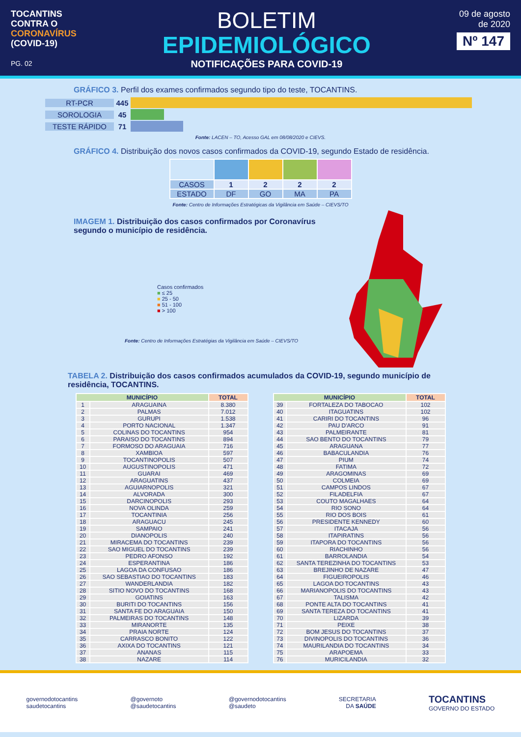TOCANTINS
CONTRA O
CORONAVÍRUS
(COVID-19)
PG. 02
BOLETIM
EPIDEMIOLÓGICO
NOTIFICAÇÕES PARA COVID-19
09 de agosto
de 2020
Nº 147
GRÁFICO 3. Perfil dos exames confirmados segundo tipo do teste, TOCANTINS.
RT-PCR 445
SOROLOGIA 45
TESTE RÁPIDO 71
Fonte: LACEN – TO, Acesso GAL em 08/08/2020 e CIEVS.
GRÁFICO 4. Distribuição dos novos casos confirmados da COVID-19, segundo Estado de residência.
| CASOS | 1 | 2 | 2 | 2 |
| ESTADO | DF | GO | MA | PA |
Fonte: Centro de Informações Estratégicas da Vigilância em Saúde – CIEVS/TO
IMAGEM 1. Distribuição dos casos confirmados por Coronavírus segundo o município de residência.
Casos confirmados
■ ≤ 25
■ 25 - 50
■ 51 - 100
■ > 100
Fonte: Centro de Informações Estratégias da Vigilância em Saúde – CIEVS/TO
TABELA 2. Distribuição dos casos confirmados acumulados da COVID-19, segundo município de residência, TOCANTINS.
| MUNICÍPIO | | TOTAL |
| --- | --- | --- |
| 1 | ARAGUAINA | 8.380 |
| 2 | PALMAS | 7.012 |
| 3 | GURUPI | 1.538 |
| 4 | PORTO NACIONAL | 1.347 |
| 5 | COLINAS DO TOCANTINS | 954 |
| 6 | PARAISO DO TOCANTINS | 894 |
| 7 | FORMOSO DO ARAGUAIA | 716 |
| 8 | XAMBIOA | 597 |
| 9 | TOCANTINOPOLIS | 507 |
| 10 | AUGUSTINOPOLIS | 471 |
| 11 | GUARAI | 469 |
| 12 | ARAGUATINS | 437 |
| 13 | AGUIARNOPOLIS | 321 |
| 14 | ALVORADA | 300 |
| 15 | DARCINOPOLIS | 293 |
| 16 | NOVA OLINDA | 259 |
| 17 | TOCANTINIA | 256 |
| 18 | ARAGUACU | 245 |
| 19 | SAMPAIO | 241 |
| 20 | DIANOPOLIS | 240 |
| 21 | MIRACEMA DO TOCANTINS | 239 |
| 22 | SAO MIGUEL DO TOCANTINS | 239 |
| 23 | PEDRO AFONSO | 192 |
| 24 | ESPERANTINA | 186 |
| 25 | LAGOA DA CONFUSAO | 186 |
| 26 | SAO SEBASTIAO DO TOCANTINS | 183 |
| 27 | WANDERLANDIA | 182 |
| 28 | SITIO NOVO DO TOCANTINS | 168 |
| 29 | GOIATINS | 163 |
| 30 | BURITI DO TOCANTINS | 156 |
| 31 | SANTA FE DO ARAGUAIA | 150 |
| 32 | PALMEIRAS DO TOCANTINS | 148 |
| 33 | MIRANORTE | 135 |
| 34 | PRAIA NORTE | 124 |
| 35 | CARRASCO BONITO | 122 |
| 36 | AXIXA DO TOCANTINS | 121 |
| 37 | ANANAS | 115 |
| 38 | NAZARE | 114 |
| MUNICÍPIO | | TOTAL |
| --- | --- | --- |
| 39 | FORTALEZA DO TABOCAO | 102 |
| 40 | ITAGUATINS | 102 |
| 41 | CARIRI DO TOCANTINS | 96 |
| 42 | PAU D'ARCO | 91 |
| 43 | PALMEIRANTE | 81 |
| 44 | SAO BENTO DO TOCANTINS | 79 |
| 45 | ARAGUANA | 77 |
| 46 | BABACULANDIA | 76 |
| 47 | PIUM | 74 |
| 48 | FATIMA | 72 |
| 49 | ARAGOMINAS | 69 |
| 50 | COLMEIA | 69 |
| 51 | CAMPOS LINDOS | 67 |
| 52 | FILADELFIA | 67 |
| 53 | COUTO MAGALHAES | 64 |
| 54 | RIO SONO | 64 |
| 55 | RIO DOS BOIS | 61 |
| 56 | PRESIDENTE KENNEDY | 60 |
| 57 | ITACAJA | 56 |
| 58 | ITAPIRATINS | 56 |
| 59 | ITAPORA DO TOCANTINS | 56 |
| 60 | RIACHINHO | 56 |
| 61 | BARROLANDIA | 54 |
| 62 | SANTA TEREZINHA DO TOCANTINS | 53 |
| 63 | BREJINHO DE NAZARE | 47 |
| 64 | FIGUEIROPOLIS | 46 |
| 65 | LAGOA DO TOCANTINS | 43 |
| 66 | MARIANOPOLIS DO TOCANTINS | 43 |
| 67 | TALISMA | 42 |
| 68 | PONTE ALTA DO TOCANTINS | 41 |
| 69 | SANTA TEREZA DO TOCANTINS | 41 |
| 70 | LIZARDA | 39 |
| 71 | PEIXE | 38 |
| 72 | BOM JESUS DO TOCANTINS | 37 |
| 73 | DIVINOPOLIS DO TOCANTINS | 36 |
| 74 | MAURILANDIA DO TOCANTINS | 34 |
| 75 | ARAPOEMA | 33 |
| 76 | MURICILANDIA | 32 |
governodotocantins
saudetocantins
@governoto
@saudetocantins
@governodotocantins
@saudeto
SECRETARIA
DA SAÚDE
TOCANTINS
GOVERNO DO ESTADO